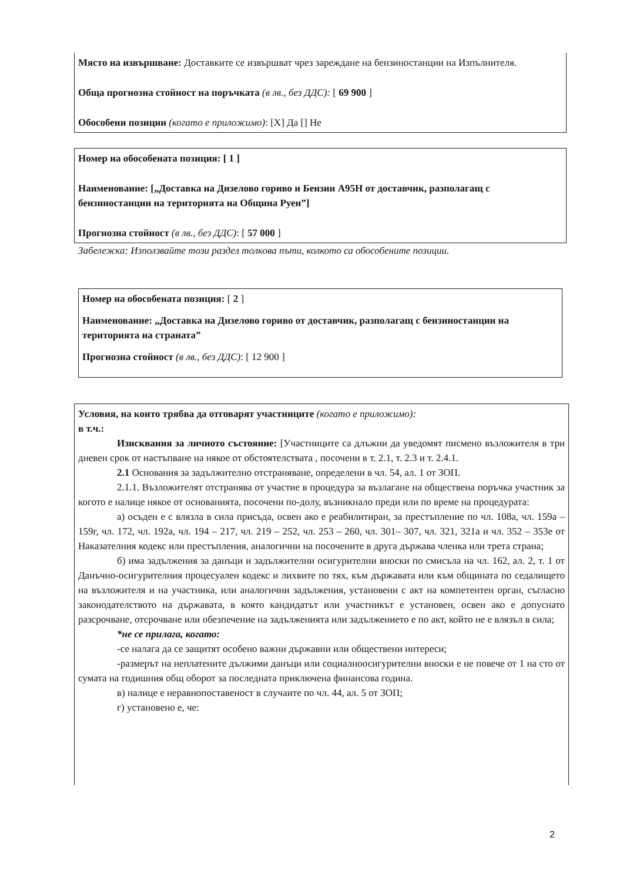Място на извършване: Доставките се извършват чрез зареждане на бензиностанции на Изпълнителя.
Обща прогнозна стойност на поръчката (в лв., без ДДС): [ 69 900 ]
Обособени позиции (когато е приложимо): [X] Да [] Не
Номер на обособената позиция: [ 1 ]
Наименование: [„Доставка на Дизелово гориво и Бензин А95Н от доставчик, разполагащ с бензиностанции на територията на Община Руен”]
Прогнозна стойност (в лв., без ДДС): [ 57 000 ]
Забележка: Използвайте този раздел толкова пъти, колкото са обособените позиции.
Номер на обособената позиция: [ 2 ]
Наименование: „Доставка на Дизелово гориво от доставчик, разполагащ с бензиностанции на територията на страната”
Прогнозна стойност (в лв., без ДДС): [ 12 900 ]
Условия, на които трябва да отговарят участниците (когато е приложимо):
в т.ч.:
Изисквания за личното състояние: [Участниците са длъжни да уведомят писмено възложителя в три дневен срок от настъпване на някое от обстоятелствата , посочени в т. 2.1, т. 2.3 и т. 2.4.1.
2.1 Основания за задължително отстраняване, определени в чл. 54, ал. 1 от ЗОП.
2.1.1. Възложителят отстранява от участие в процедура за възлагане на обществена поръчка участник за когото е налице някое от основанията, посочени по-долу, възникнало преди или по време на процедурата:
а) осъден е с влязла в сила присъда, освен ако е реабилитиран, за престъпление по чл. 108а, чл. 159а – 159г, чл. 172, чл. 192а, чл. 194 – 217, чл. 219 – 252, чл. 253 – 260, чл. 301– 307, чл. 321, 321а и чл. 352 – 353е от Наказателния кодекс или престъпления, аналогични на посочените в друга държава членка или трета страна;
б) има задължения за данъци и задължителни осигурителни вноски по смисъла на чл. 162, ал. 2, т. 1 от Данъчно-осигурителния процесуален кодекс и лихвите по тях, към държавата или към общината по седалището на възложителя и на участника, или аналогични задължения, установени с акт на компетентен орган, съгласно законодателството на държавата, в която кандидатът или участникът е установен, освен ако е допуснато разсрочване, отсрочване или обезпечение на задълженията или задължението е по акт, който не е влязъл в сила;
*не се прилага, когато:
-се налага да се защитят особено важни държавни или обществени интереси;
-размерът на неплатените дължими данъци или социалноосигурителни вноски е не повече от 1 на сто от сумата на годишния общ оборот за последната приключена финансова година.
в) налице е неравнопоставеност в случаите по чл. 44, ал. 5 от ЗОП;
г) установено е, че:
2